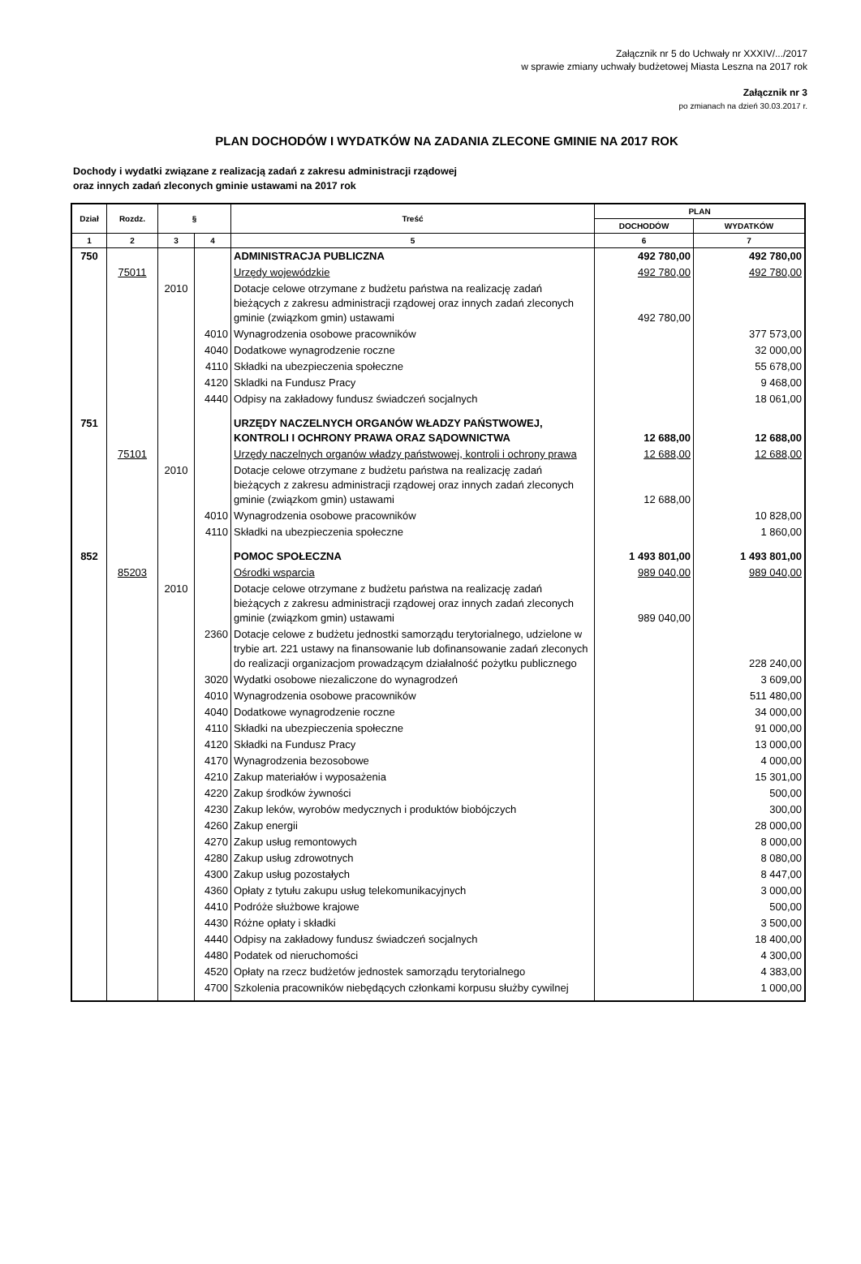Załącznik nr 5 do Uchwały nr XXXIV/.../2017
w sprawie zmiany uchwały budżetowej Miasta Leszna na 2017 rok
Załącznik nr 3
po zmianach na dzień 30.03.2017 r.
PLAN DOCHODÓW I WYDATKÓW NA ZADANIA ZLECONE GMINIE NA 2017 ROK
Dochody i wydatki związane z realizacją zadań z zakresu administracji rządowej
oraz innych zadań zleconych gminie ustawami na 2017 rok
| Dział | Rozdz. | § | | Treść | PLAN | |
| --- | --- | --- | --- | --- | --- | --- |
| | | | | | DOCHODÓW | WYDATKÓW |
| 1 | 2 | 3 | 4 | 5 | 6 | 7 |
| 750 | | | | ADMINISTRACJA PUBLICZNA | 492 780,00 | 492 780,00 |
| | 75011 | | | Urzędy wojewódzkie | 492 780,00 | 492 780,00 |
| | | 2010 | | Dotacje celowe otrzymane z budżetu państwa na realizację zadań bieżących z zakresu administracji rządowej oraz innych zadań zleconych gminie (związkom gmin) ustawami | 492 780,00 | |
| | | | 4010 | Wynagrodzenia osobowe pracowników | | 377 573,00 |
| | | | 4040 | Dodatkowe wynagrodzenie roczne | | 32 000,00 |
| | | | 4110 | Składki na ubezpieczenia społeczne | | 55 678,00 |
| | | | 4120 | Skladki na Fundusz Pracy | | 9 468,00 |
| | | | 4440 | Odpisy na zakładowy fundusz świadczeń socjalnych | | 18 061,00 |
| 751 | | | | URZĘDY NACZELNYCH ORGANÓW WŁADZY PAŃSTWOWEJ, KONTROLI I OCHRONY PRAWA ORAZ SĄDOWNICTWA | 12 688,00 | 12 688,00 |
| | 75101 | | | Urzędy naczelnych organów władzy państwowej, kontroli i ochrony prawa | 12 688,00 | 12 688,00 |
| | | 2010 | | Dotacje celowe otrzymane z budżetu państwa na realizację zadań bieżących z zakresu administracji rządowej oraz innych zadań zleconych gminie (związkom gmin) ustawami | 12 688,00 | |
| | | | 4010 | Wynagrodzenia osobowe pracowników | | 10 828,00 |
| | | | 4110 | Składki na ubezpieczenia społeczne | | 1 860,00 |
| 852 | | | | POMOC SPOŁECZNA | 1 493 801,00 | 1 493 801,00 |
| | 85203 | | | Ośrodki wsparcia | 989 040,00 | 989 040,00 |
| | | 2010 | | Dotacje celowe otrzymane z budżetu państwa na realizację zadań bieżących z zakresu administracji rządowej oraz innych zadań zleconych gminie (związkom gmin) ustawami | 989 040,00 | |
| | | | 2360 | Dotacje celowe z budżetu jednostki samorządu terytorialnego, udzielone w trybie art. 221 ustawy na finansowanie lub dofinansowanie zadań zleconych do realizacji organizacjom prowadzącym działalność pożytku publicznego | | 228 240,00 |
| | | | 3020 | Wydatki osobowe niezaliczone do wynagrodzeń | | 3 609,00 |
| | | | 4010 | Wynagrodzenia osobowe pracowników | | 511 480,00 |
| | | | 4040 | Dodatkowe wynagrodzenie roczne | | 34 000,00 |
| | | | 4110 | Składki na ubezpieczenia społeczne | | 91 000,00 |
| | | | 4120 | Składki na Fundusz Pracy | | 13 000,00 |
| | | | 4170 | Wynagrodzenia bezosobowe | | 4 000,00 |
| | | | 4210 | Zakup materiałów i wyposażenia | | 15 301,00 |
| | | | 4220 | Zakup środków żywności | | 500,00 |
| | | | 4230 | Zakup leków, wyrobów medycznych i produktów biobójczych | | 300,00 |
| | | | 4260 | Zakup energii | | 28 000,00 |
| | | | 4270 | Zakup usług remontowych | | 8 000,00 |
| | | | 4280 | Zakup usług zdrowotnych | | 8 080,00 |
| | | | 4300 | Zakup usług pozostałych | | 8 447,00 |
| | | | 4360 | Opłaty z tytułu zakupu usług telekomunikacyjnych | | 3 000,00 |
| | | | 4410 | Podróże służbowe krajowe | | 500,00 |
| | | | 4430 | Różne opłaty i składki | | 3 500,00 |
| | | | 4440 | Odpisy na zakładowy fundusz świadczeń socjalnych | | 18 400,00 |
| | | | 4480 | Podatek od nieruchomości | | 4 300,00 |
| | | | 4520 | Opłaty na rzecz budżetów jednostek samorządu terytorialnego | | 4 383,00 |
| | | | 4700 | Szkolenia pracowników niebędących członkami korpusu służby cywilnej | | 1 000,00 |